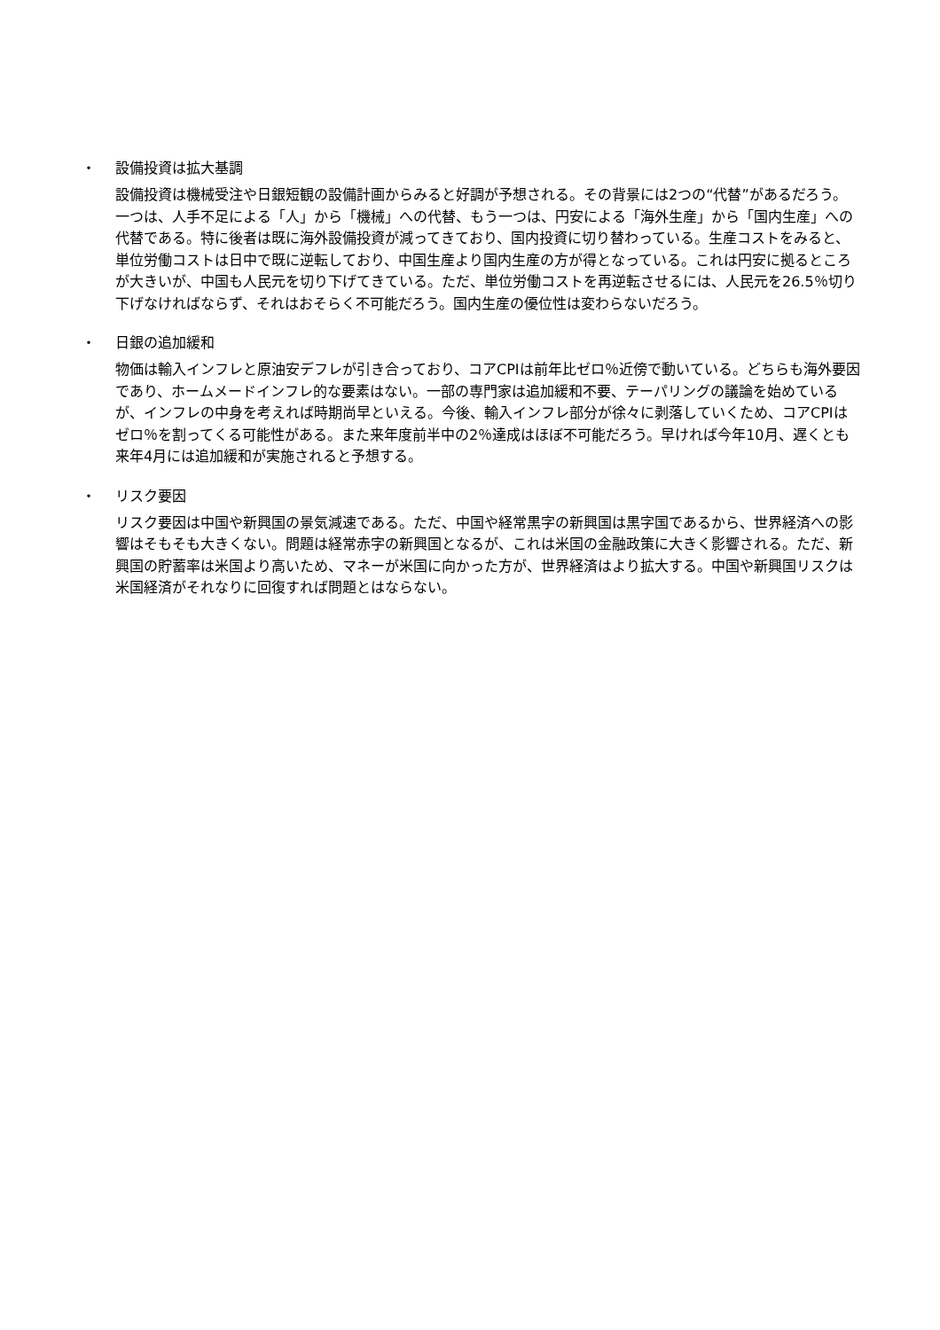・ 設備投資は拡大基調
設備投資は機械受注や日銀短観の設備計画からみると好調が予想される。その背景には2つの“代替”があるだろう。一つは、人手不足による「人」から「機械」への代替、もう一つは、円安による「海外生産」から「国内生産」への代替である。特に後者は既に海外設備投資が減ってきており、国内投資に切り替わっている。生産コストをみると、単位労働コストは日中で既に逆転しており、中国生産より国内生産の方が得となっている。これは円安に拠るところが大きいが、中国も人民元を切り下げてきている。ただ、単位労働コストを再逆転させるには、人民元を26.5％切り下げなければならず、それはおそらく不可能だろう。国内生産の優位性は変わらないだろう。
・ 日銀の追加緩和
物価は輸入インフレと原油安デフレが引き合っており、コアCPIは前年比ゼロ％近傍で動いている。どちらも海外要因であり、ホームメードインフレ的な要素はない。一部の専門家は追加緩和不要、テーパリングの議論を始めているが、インフレの中身を考えれば時期尚早といえる。今後、輸入インフレ部分が徐々に剥落していくため、コアCPIはゼロ％を割ってくる可能性がある。また来年度前半中の2％達成はほぼ不可能だろう。早ければ今年10月、遅くとも来年4月には追加緩和が実施されると予想する。
・ リスク要因
リスク要因は中国や新興国の景気減速である。ただ、中国や経常黒字の新興国は黒字国であるから、世界経済への影響はそもそも大きくない。問題は経常赤字の新興国となるが、これは米国の金融政策に大きく影響される。ただ、新興国の貯蓄率は米国より高いため、マネーが米国に向かった方が、世界経済はより拡大する。中国や新興国リスクは米国経済がそれなりに回復すれば問題とはならない。